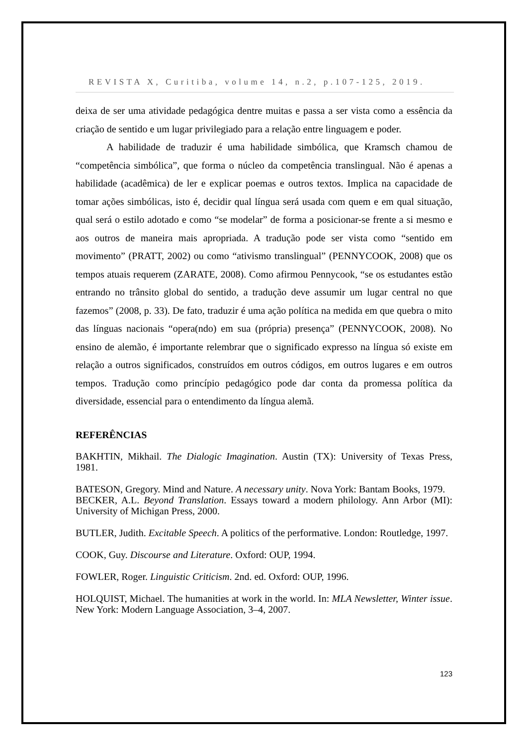REVISTA X, Curitiba, volume 14, n.2, p.107-125, 2019.
deixa de ser uma atividade pedagógica dentre muitas e passa a ser vista como a essência da criação de sentido e um lugar privilegiado para a relação entre linguagem e poder.
A habilidade de traduzir é uma habilidade simbólica, que Kramsch chamou de “competência simbólica”, que forma o núcleo da competência translingual. Não é apenas a habilidade (acadêmica) de ler e explicar poemas e outros textos. Implica na capacidade de tomar ações simbólicas, isto é, decidir qual língua será usada com quem e em qual situação, qual será o estilo adotado e como “se modelar” de forma a posicionar-se frente a si mesmo e aos outros de maneira mais apropriada. A tradução pode ser vista como “sentido em movimento” (PRATT, 2002) ou como “ativismo translingual” (PENNYCOOK, 2008) que os tempos atuais requerem (ZARATE, 2008). Como afirmou Pennycook, “se os estudantes estão entrando no trânsito global do sentido, a tradução deve assumir um lugar central no que fazemos” (2008, p. 33). De fato, traduzir é uma ação política na medida em que quebra o mito das línguas nacionais “opera(ndo) em sua (própria) presença” (PENNYCOOK, 2008). No ensino de alemão, é importante relembrar que o significado expresso na língua só existe em relação a outros significados, construídos em outros códigos, em outros lugares e em outros tempos. Tradução como princípio pedagógico pode dar conta da promessa política da diversidade, essencial para o entendimento da língua alemã.
REFERÊNCIAS
BAKHTIN, Mikhail. The Dialogic Imagination. Austin (TX): University of Texas Press, 1981.
BATESON, Gregory. Mind and Nature. A necessary unity. Nova York: Bantam Books, 1979.
BECKER, A.L. Beyond Translation. Essays toward a modern philology. Ann Arbor (MI): University of Michigan Press, 2000.
BUTLER, Judith. Excitable Speech. A politics of the performative. London: Routledge, 1997.
COOK, Guy. Discourse and Literature. Oxford: OUP, 1994.
FOWLER, Roger. Linguistic Criticism. 2nd. ed. Oxford: OUP, 1996.
HOLQUIST, Michael. The humanities at work in the world. In: MLA Newsletter, Winter issue. New York: Modern Language Association, 3–4, 2007.
123